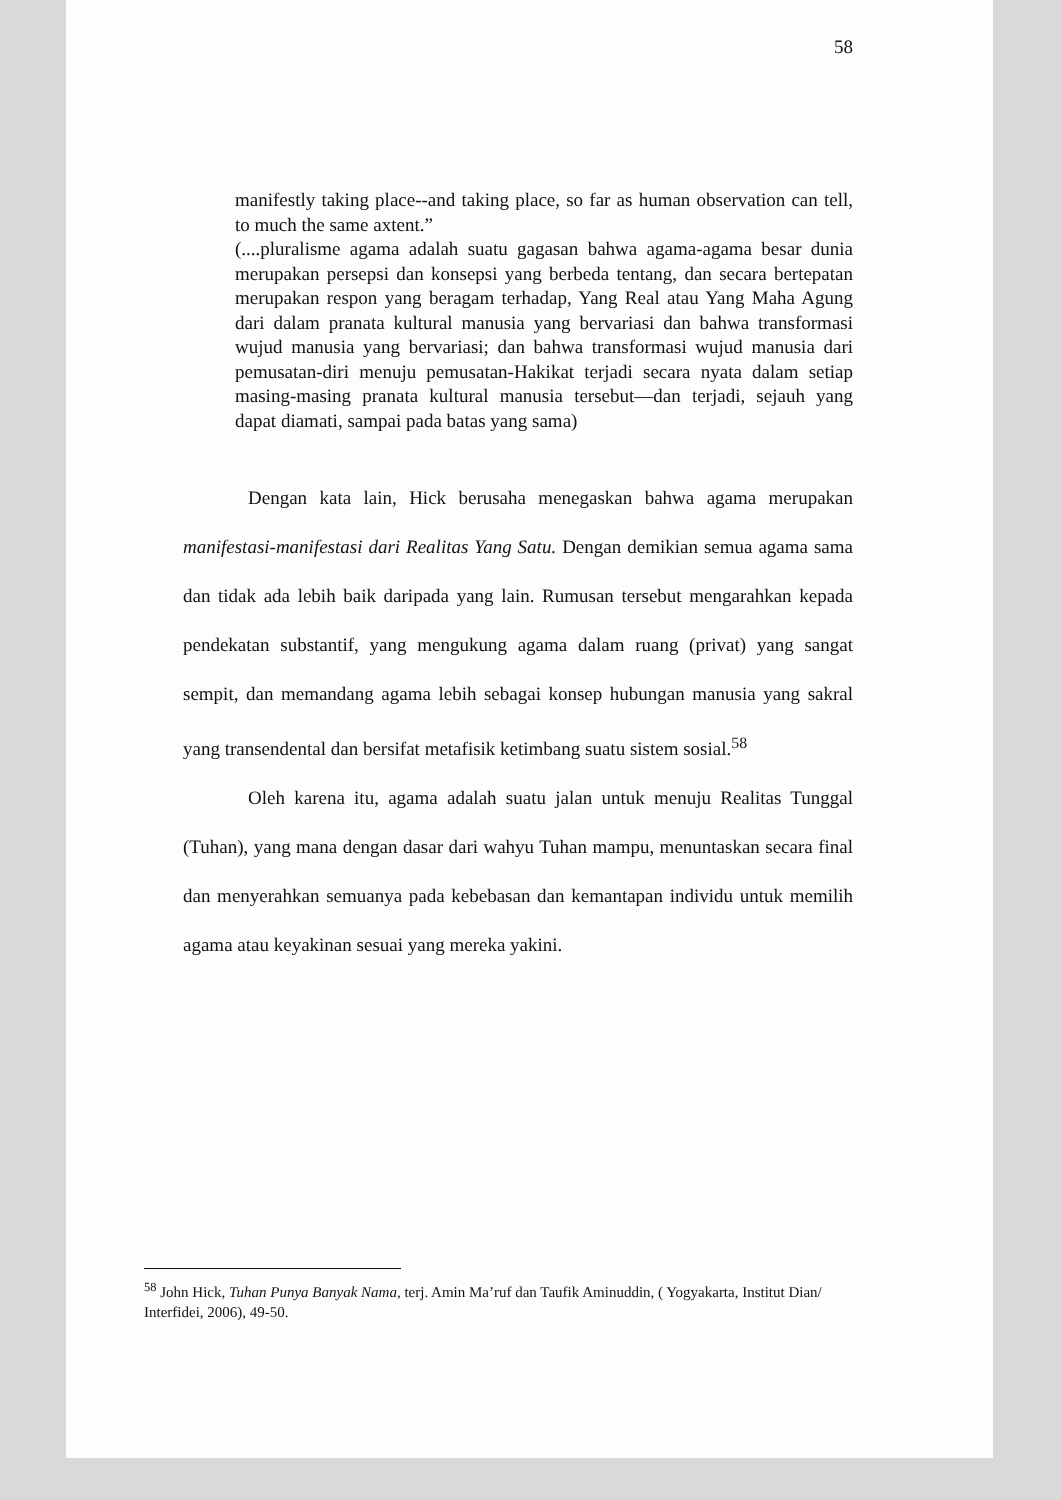58
manifestly taking place--and taking place, so far as human observation can tell, to much the same axtent.”
(....pluralisme agama adalah suatu gagasan bahwa agama-agama besar dunia merupakan persepsi dan konsepsi yang berbeda tentang, dan secara bertepatan merupakan respon yang beragam terhadap, Yang Real atau Yang Maha Agung dari dalam pranata kultural manusia yang bervariasi dan bahwa transformasi wujud manusia yang bervariasi; dan bahwa transformasi wujud manusia dari pemusatan-diri menuju pemusatan-Hakikat terjadi secara nyata dalam setiap masing-masing pranata kultural manusia tersebut—dan terjadi, sejauh yang dapat diamati, sampai pada batas yang sama)
Dengan kata lain, Hick berusaha menegaskan bahwa agama merupakan manifestasi-manifestasi dari Realitas Yang Satu. Dengan demikian semua agama sama dan tidak ada lebih baik daripada yang lain. Rumusan tersebut mengarahkan kepada pendekatan substantif, yang mengukung agama dalam ruang (privat) yang sangat sempit, dan memandang agama lebih sebagai konsep hubungan manusia yang sakral yang transendental dan bersifat metafisik ketimbang suatu sistem sosial.<sup>58</sup>
Oleh karena itu, agama adalah suatu jalan untuk menuju Realitas Tunggal (Tuhan), yang mana dengan dasar dari wahyu Tuhan mampu, menuntaskan secara final dan menyerahkan semuanya pada kebebasan dan kemantapan individu untuk memilih agama atau keyakinan sesuai yang mereka yakini.
<sup>58</sup> John Hick, Tuhan Punya Banyak Nama, terj. Amin Ma’ruf dan Taufik Aminuddin, ( Yogyakarta, Institut Dian/ Interfidei, 2006), 49-50.